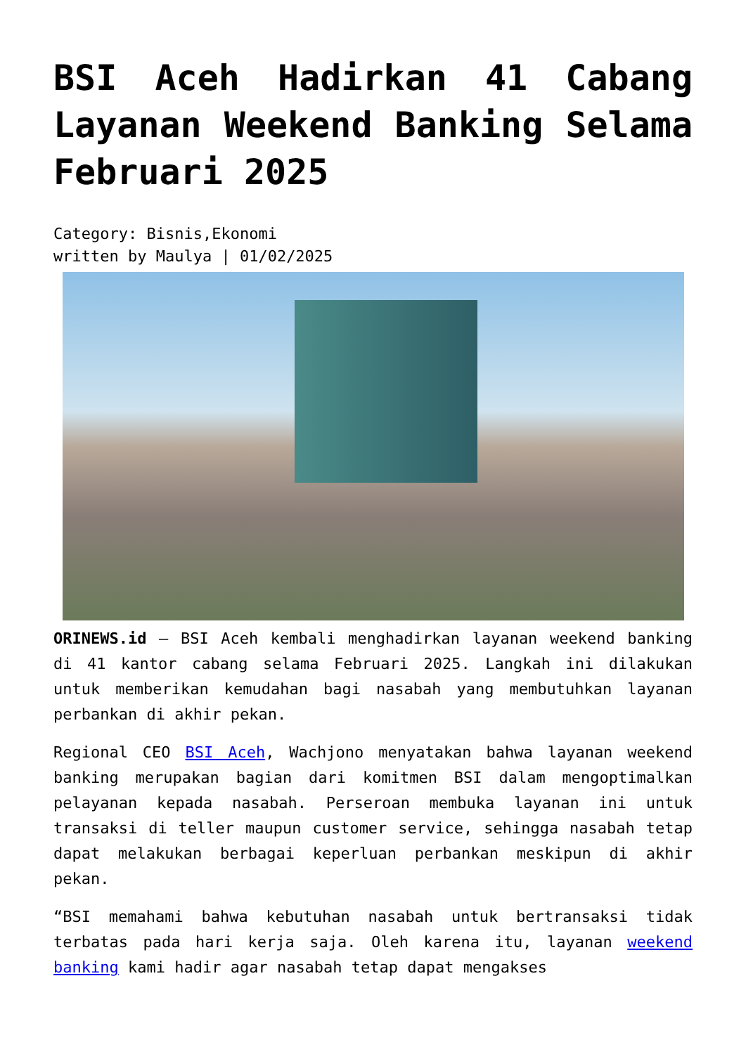BSI Aceh Hadirkan 41 Cabang Layanan Weekend Banking Selama Februari 2025
Category: Bisnis,Ekonomi
written by Maulya | 01/02/2025
ORINEWS.id – BSI Aceh kembali menghadirkan layanan weekend banking di 41 kantor cabang selama Februari 2025. Langkah ini dilakukan untuk memberikan kemudahan bagi nasabah yang membutuhkan layanan perbankan di akhir pekan.
Regional CEO BSI Aceh, Wachjono menyatakan bahwa layanan weekend banking merupakan bagian dari komitmen BSI dalam mengoptimalkan pelayanan kepada nasabah. Perseroan membuka layanan ini untuk transaksi di teller maupun customer service, sehingga nasabah tetap dapat melakukan berbagai keperluan perbankan meskipun di akhir pekan.
“BSI memahami bahwa kebutuhan nasabah untuk bertransaksi tidak terbatas pada hari kerja saja. Oleh karena itu, layanan weekend banking kami hadir agar nasabah tetap dapat mengakses